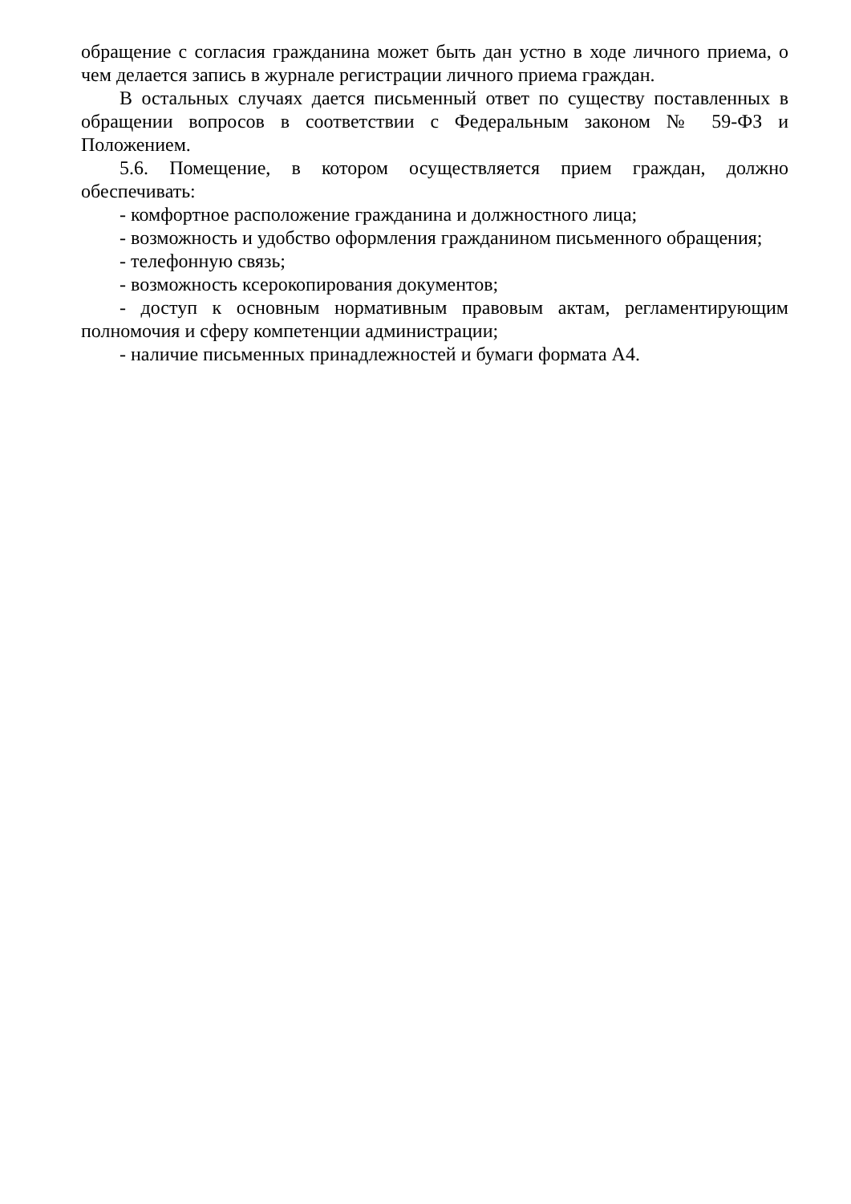обращение с согласия гражданина может быть дан устно в ходе личного приема, о чем делается запись в журнале регистрации личного приема граждан.
В остальных случаях дается письменный ответ по существу поставленных в обращении вопросов в соответствии с Федеральным законом № 59-ФЗ и Положением.
5.6. Помещение, в котором осуществляется прием граждан, должно обеспечивать:
- комфортное расположение гражданина и должностного лица;
- возможность и удобство оформления гражданином письменного обращения;
- телефонную связь;
- возможность ксерокопирования документов;
- доступ к основным нормативным правовым актам, регламентирующим полномочия и сферу компетенции администрации;
- наличие письменных принадлежностей и бумаги формата А4.